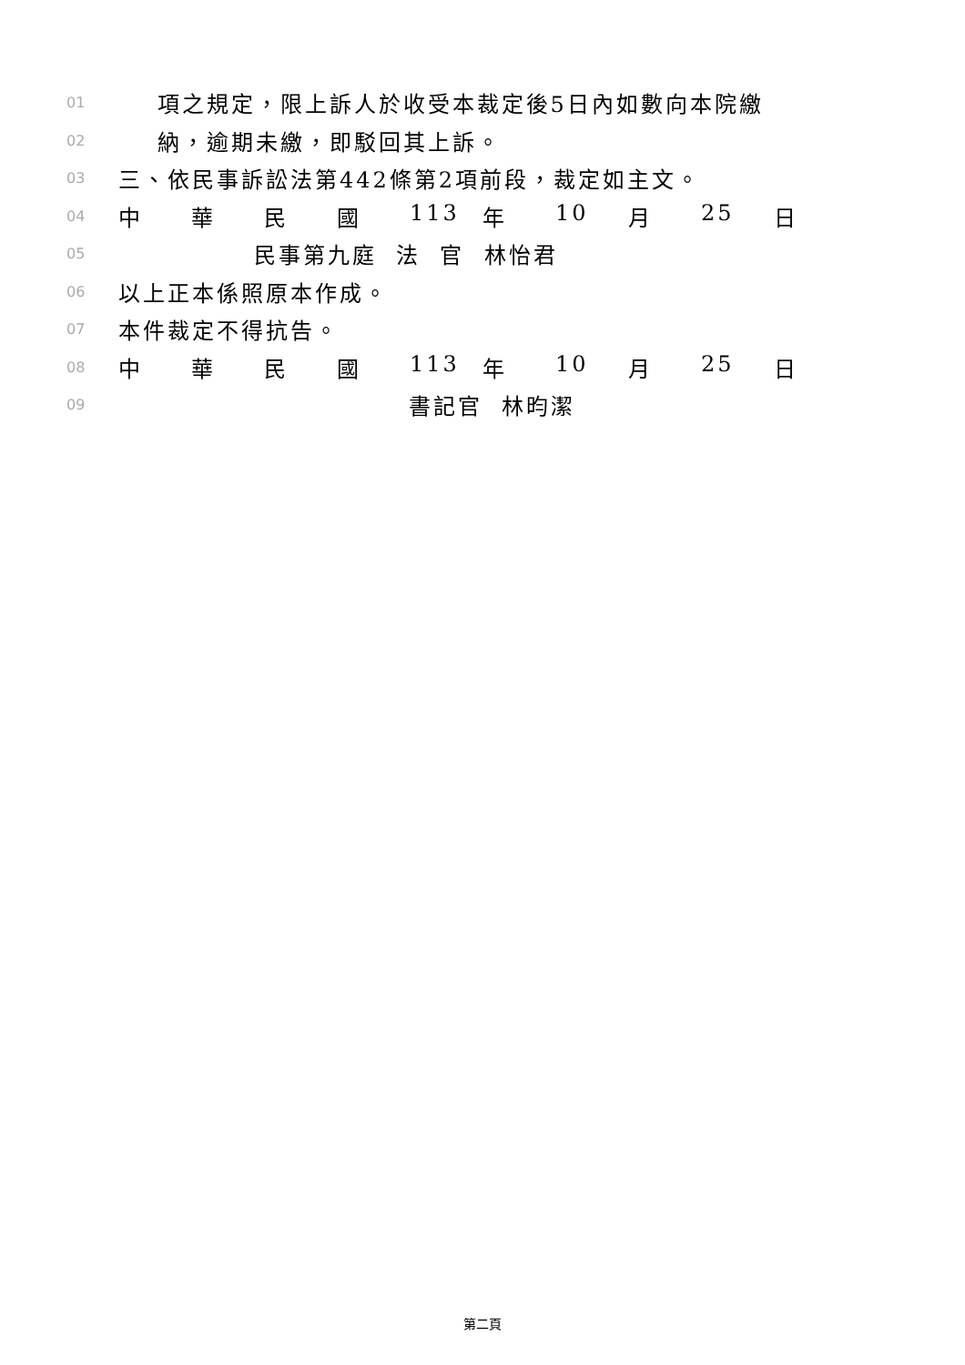01 項之規定，限上訴人於收受本裁定後5日內如數向本院繳
02 納，逾期未繳，即駁回其上訴。
03 三、依民事訴訟法第442條第2項前段，裁定如主文。
04 中華民國 113 年 10 月 25 日
05 民事第九庭 法 官 林怡君
06 以上正本係照原本作成。
07 本件裁定不得抗告。
08 中華民國 113 年 10 月 25 日
09 書記官 林昀潔
第二頁